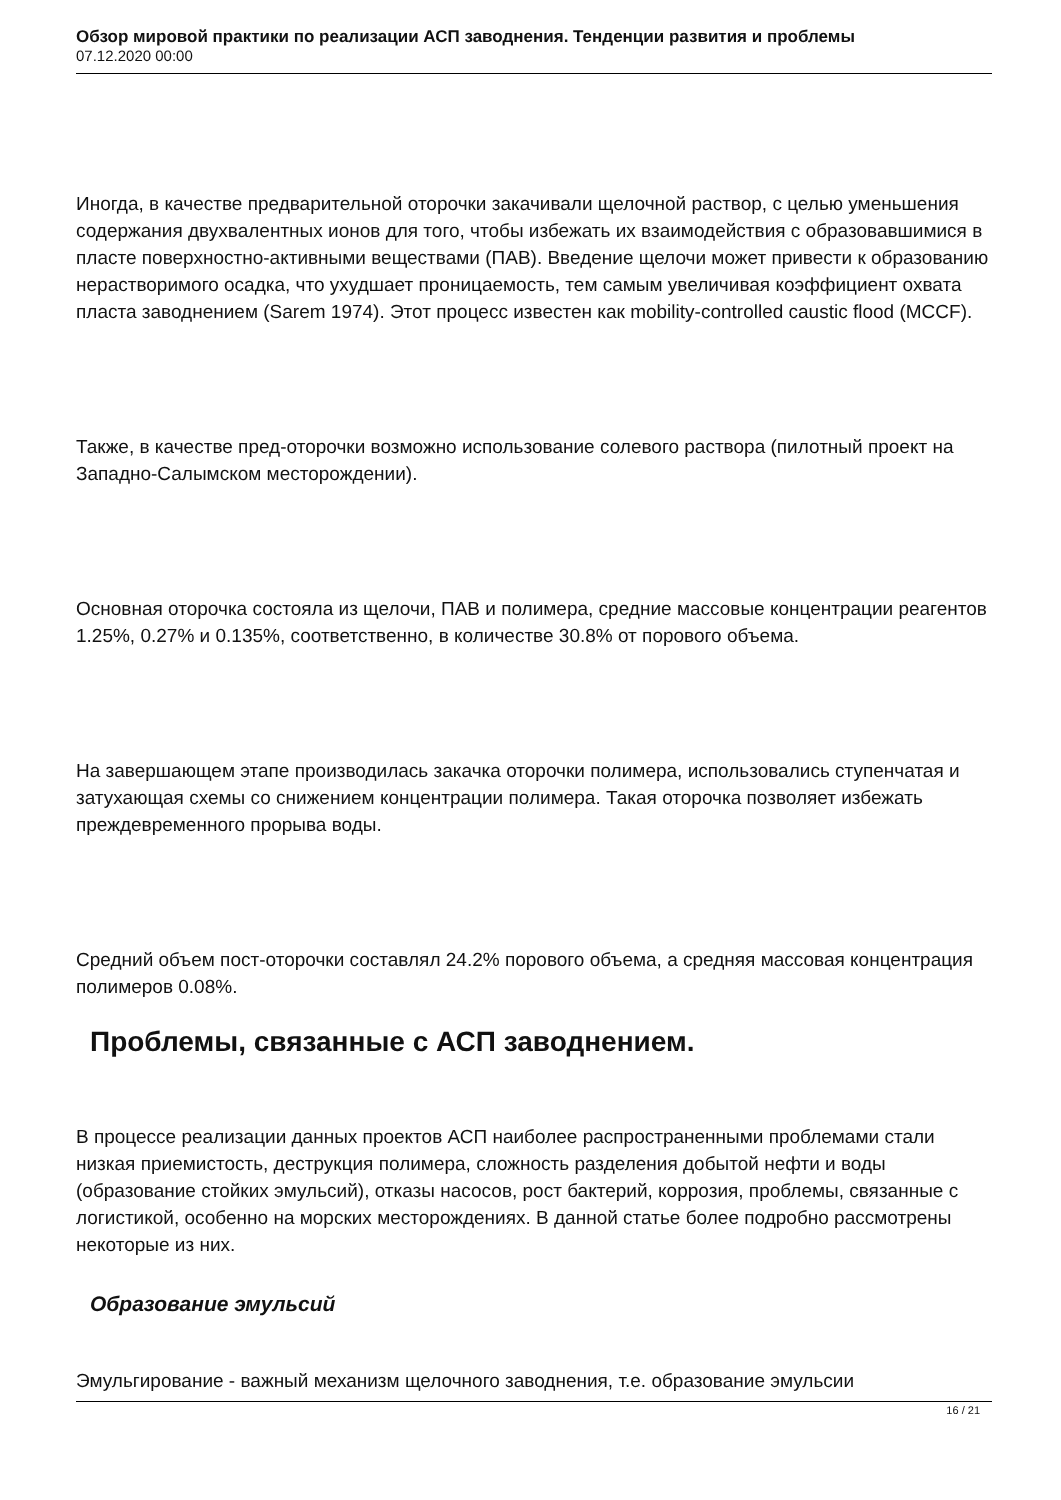Обзор мировой практики по реализации АСП заводнения. Тенденции развития и проблемы
07.12.2020 00:00
Иногда, в качестве предварительной оторочки закачивали щелочной раствор, с целью уменьшения содержания двухвалентных ионов для того, чтобы избежать их взаимодействия с образовавшимися в пласте поверхностно-активными веществами (ПАВ). Введение щелочи может привести к образованию нерастворимого осадка, что ухудшает проницаемость, тем самым увеличивая коэффициент охвата пласта заводнением (Sarem 1974). Этот процесс известен как mobility-controlled caustic flood (MCCF).
Также, в качестве пред-оторочки возможно использование солевого раствора (пилотный проект на Западно-Салымском месторождении).
Основная оторочка состояла из щелочи, ПАВ и полимера, средние массовые концентрации реагентов 1.25%, 0.27% и 0.135%, соответственно, в количестве 30.8% от порового объема.
На завершающем этапе производилась закачка оторочки полимера, использовались ступенчатая и затухающая схемы со снижением концентрации полимера. Такая оторочка позволяет избежать преждевременного прорыва воды.
Средний объем пост-оторочки составлял 24.2% порового объема, а средняя массовая концентрация полимеров 0.08%.
Проблемы, связанные с АСП заводнением.
В процессе реализации данных проектов АСП наиболее распространенными проблемами стали низкая приемистость, деструкция полимера, сложность разделения добытой нефти и воды (образование стойких эмульсий), отказы насосов, рост бактерий, коррозия, проблемы, связанные с логистикой, особенно на морских месторождениях. В данной статье более подробно рассмотрены некоторые из них.
Образование эмульсий
Эмульгирование - важный механизм щелочного заводнения, т.е. образование эмульсии
16 / 21